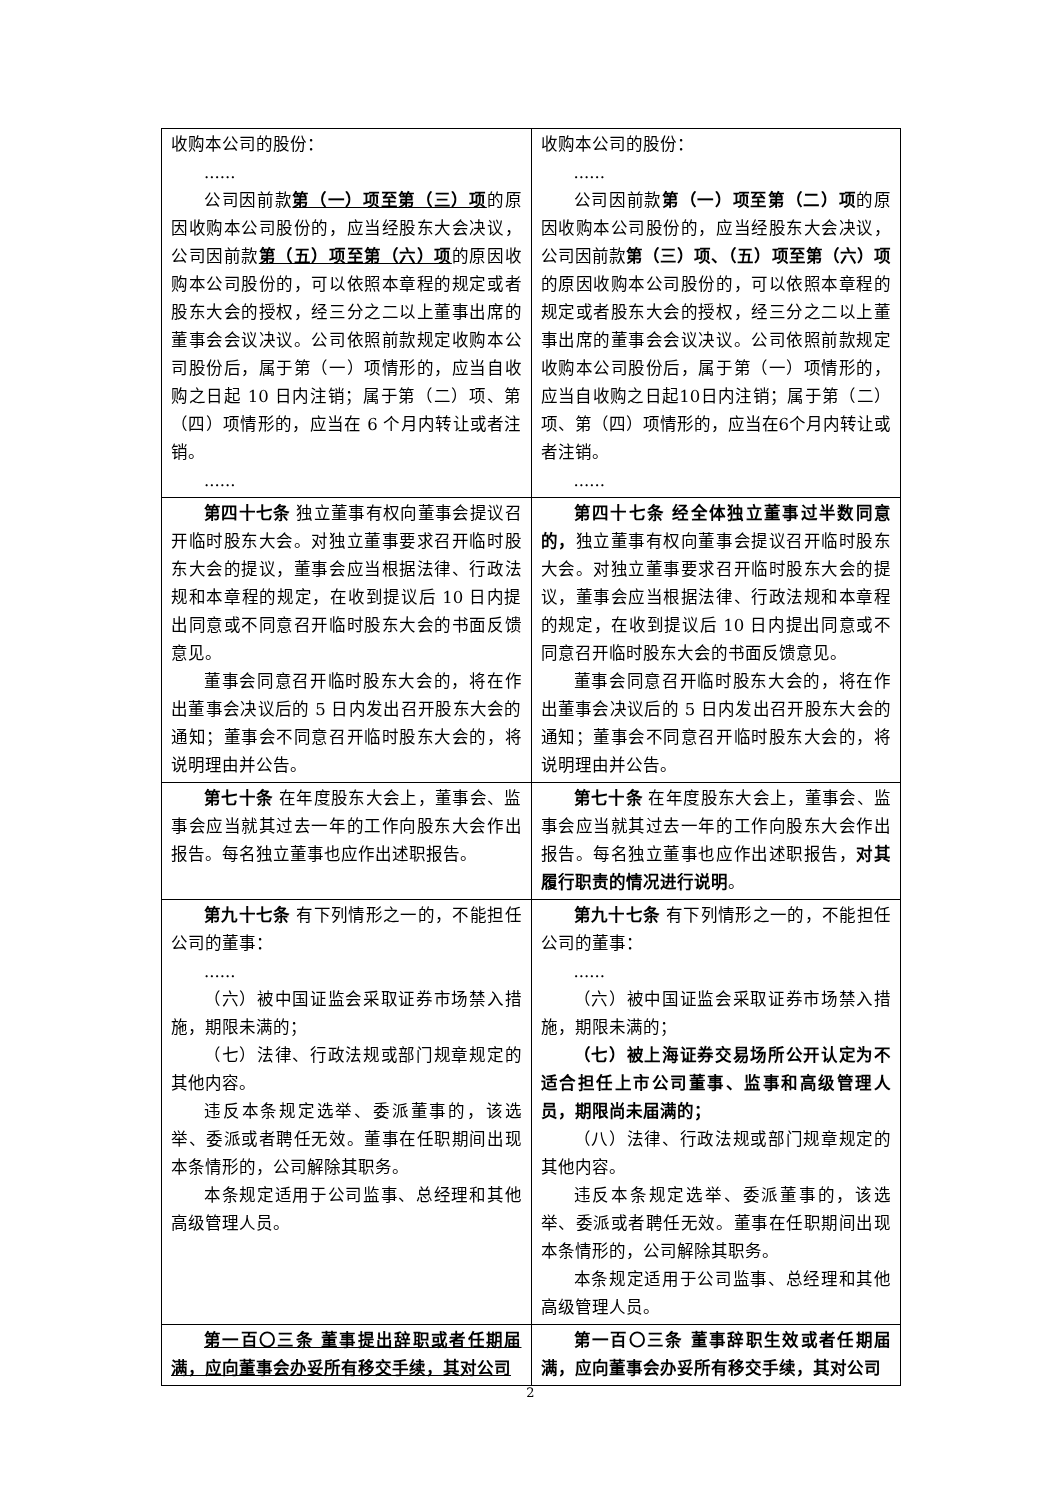| 收购本公司的股份： ...... 公司因前款 第（一）项至第（三）项 的原因收购本公司股份的，应当经股东大会决议，公司因前款 第（五）项至第（六）项 的原因收购本公司股份的，可以依照本章程的规定或者股东大会的授权，经三分之二以上董事出席的董事会会议决议。公司依照前款规定收购本公司股份后，属于第（一）项情形的，应当自收购之日起 10 日内注销；属于第（二）项、第（四）项情形的，应当在 6 个月内转让或者注销。 ...... | 收购本公司的股份： ...... 公司因前款 第（一）项至第（二）项 的原因收购本公司股份的，应当经股东大会决议，公司因前款 第（三）项、（五）项至第（六）项 的原因收购本公司股份的，可以依照本章程的规定或者股东大会的授权，经三分之二以上董事出席的董事会会议决议。公司依照前款规定收购本公司股份后，属于第（一）项情形的，应当自收购之日起10日内注销；属于第（二）项、第（四）项情形的，应当在6个月内转让或者注销。 ...... |
| 第四十七条 独立董事有权向董事会提议召开临时股东大会。对独立董事要求召开临时股东大会的提议，董事会应当根据法律、行政法规和本章程的规定，在收到提议后 10 日内提出同意或不同意召开临时股东大会的书面反馈意见。 董事会同意召开临时股东大会的，将在作出董事会决议后的 5 日内发出召开股东大会的通知；董事会不同意召开临时股东大会的，将说明理由并公告。 | 第四十七条 经全体独立董事过半数同意的， 独立董事有权向董事会提议召开临时股东大会。对独立董事要求召开临时股东大会的提议，董事会应当根据法律、行政法规和本章程的规定，在收到提议后 10 日内提出同意或不同意召开临时股东大会的书面反馈意见。 董事会同意召开临时股东大会的，将在作出董事会决议后的 5 日内发出召开股东大会的通知；董事会不同意召开临时股东大会的，将说明理由并公告。 |
| 第七十条 在年度股东大会上，董事会、监事会应当就其过去一年的工作向股东大会作出报告。每名独立董事也应作出述职报告。 | 第七十条 在年度股东大会上，董事会、监事会应当就其过去一年的工作向股东大会作出报告。每名独立董事也应作出述职报告， 对其履行职责的情况进行说明 。 |
| 第九十七条 有下列情形之一的，不能担任公司的董事： ...... （六）被中国证监会采取证券市场禁入措施，期限未满的； （七）法律、行政法规或部门规章规定的其他内容。 违反本条规定选举、委派董事的，该选举、委派或者聘任无效。董事在任职期间出现本条情形的，公司解除其职务。 本条规定适用于公司监事、总经理和其他高级管理人员。 | 第九十七条 有下列情形之一的，不能担任公司的董事： ...... （六）被中国证监会采取证券市场禁入措施，期限未满的； （七）被上海证券交易场所公开认定为不适合担任上市公司董事、监事和高级管理人员，期限尚未届满的； （八）法律、行政法规或部门规章规定的其他内容。 违反本条规定选举、委派董事的，该选举、委派或者聘任无效。董事在任职期间出现本条情形的，公司解除其职务。 本条规定适用于公司监事、总经理和其他高级管理人员。 |
| 第一百〇三条 董事提出辞职或者任期届满，应向董事会办妥所有移交手续，其对公司 | 第一百〇三条 董事辞职生效或者任期届满，应向董事会办妥所有移交手续，其对公司 |
2